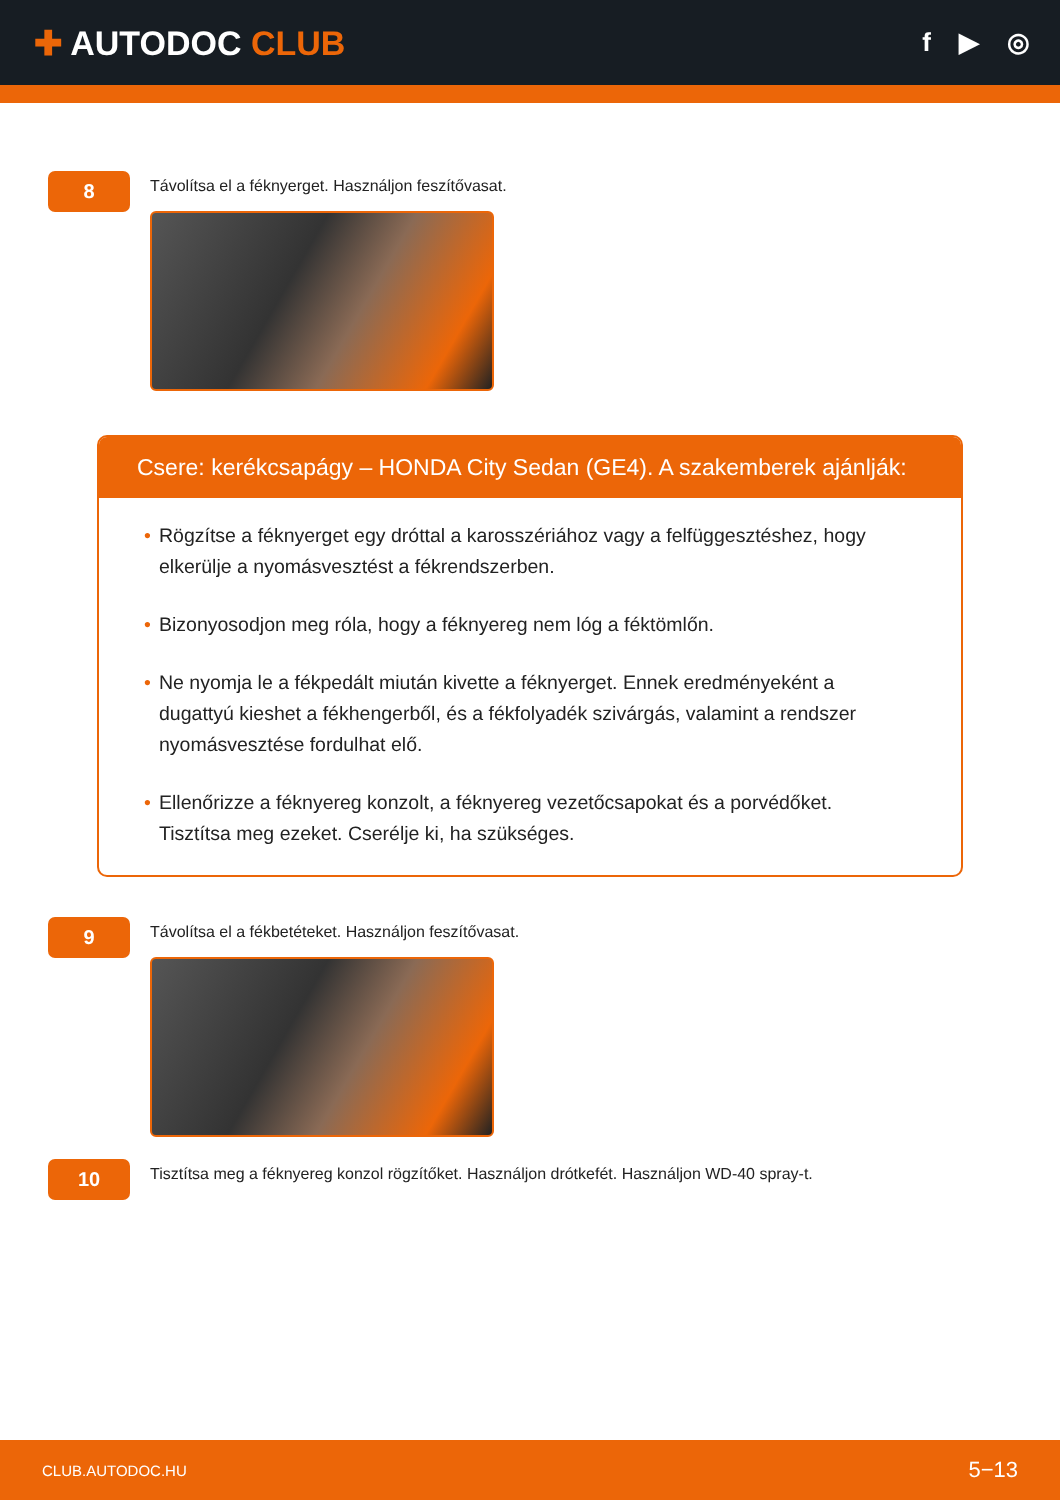✚ AUTODOC CLUB
f ▶ ◎
8
Távolítsa el a féknyerget. Használjon feszítővasat.
Csere: kerékcsapágy – HONDA City Sedan (GE4). A szakemberek ajánlják:
• Rögzítse a féknyerget egy dróttal a karosszériához vagy a felfüggesztéshez, hogy elkerülje a nyomásvesztést a fékrendszerben.
• Bizonyosodjon meg róla, hogy a féknyereg nem lóg a féktömlőn.
• Ne nyomja le a fékpedált miután kivette a féknyerget. Ennek eredményeként a dugattyú kieshet a fékhengerből, és a fékfolyadék szivárgás, valamint a rendszer nyomásvesztése fordulhat elő.
• Ellenőrizze a féknyereg konzolt, a féknyereg vezetőcsapokat és a porvédőket. Tisztítsa meg ezeket. Cserélje ki, ha szükséges.
9
Távolítsa el a fékbetéteket. Használjon feszítővasat.
10
Tisztítsa meg a féknyereg konzol rögzítőket. Használjon drótkefét. Használjon WD-40 spray-t.
CLUB.AUTODOC.HU 5−13